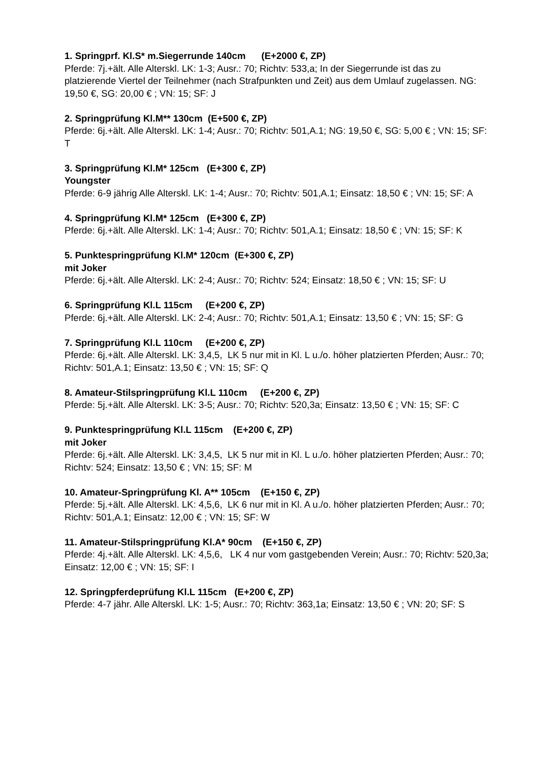1. Springprf. Kl.S* m.Siegerrunde 140cm (E+2000 €, ZP)
Pferde: 7j.+ält. Alle Alterskl. LK: 1-3; Ausr.: 70; Richtv: 533,a; In der Siegerrunde ist das zu platzierende Viertel der Teilnehmer (nach Strafpunkten und Zeit) aus dem Umlauf zugelassen. NG: 19,50 €, SG: 20,00 € ; VN: 15; SF: J
2. Springprüfung Kl.M** 130cm (E+500 €, ZP)
Pferde: 6j.+ält. Alle Alterskl. LK: 1-4; Ausr.: 70; Richtv: 501,A.1; NG: 19,50 €, SG: 5,00 € ; VN: 15; SF: T
3. Springprüfung Kl.M* 125cm (E+300 €, ZP)
Youngster
Pferde: 6-9 jährig Alle Alterskl. LK: 1-4; Ausr.: 70; Richtv: 501,A.1; Einsatz: 18,50 € ; VN: 15; SF: A
4. Springprüfung Kl.M* 125cm (E+300 €, ZP)
Pferde: 6j.+ält. Alle Alterskl. LK: 1-4; Ausr.: 70; Richtv: 501,A.1; Einsatz: 18,50 € ; VN: 15; SF: K
5. Punktespringprüfung Kl.M* 120cm (E+300 €, ZP)
mit Joker
Pferde: 6j.+ält. Alle Alterskl. LK: 2-4; Ausr.: 70; Richtv: 524; Einsatz: 18,50 € ; VN: 15; SF: U
6. Springprüfung Kl.L 115cm (E+200 €, ZP)
Pferde: 6j.+ält. Alle Alterskl. LK: 2-4; Ausr.: 70; Richtv: 501,A.1; Einsatz: 13,50 € ; VN: 15; SF: G
7. Springprüfung Kl.L 110cm (E+200 €, ZP)
Pferde: 6j.+ält. Alle Alterskl. LK: 3,4,5, LK 5 nur mit in Kl. L u./o. höher platzierten Pferden; Ausr.: 70; Richtv: 501,A.1; Einsatz: 13,50 € ; VN: 15; SF: Q
8. Amateur-Stilspringprüfung Kl.L 110cm (E+200 €, ZP)
Pferde: 5j.+ält. Alle Alterskl. LK: 3-5; Ausr.: 70; Richtv: 520,3a; Einsatz: 13,50 € ; VN: 15; SF: C
9. Punktespringprüfung Kl.L 115cm (E+200 €, ZP)
mit Joker
Pferde: 6j.+ält. Alle Alterskl. LK: 3,4,5, LK 5 nur mit in Kl. L u./o. höher platzierten Pferden; Ausr.: 70; Richtv: 524; Einsatz: 13,50 € ; VN: 15; SF: M
10. Amateur-Springprüfung Kl. A** 105cm (E+150 €, ZP)
Pferde: 5j.+ält. Alle Alterskl. LK: 4,5,6, LK 6 nur mit in Kl. A u./o. höher platzierten Pferden; Ausr.: 70; Richtv: 501,A.1; Einsatz: 12,00 € ; VN: 15; SF: W
11. Amateur-Stilspringprüfung Kl.A* 90cm (E+150 €, ZP)
Pferde: 4j.+ält. Alle Alterskl. LK: 4,5,6, LK 4 nur vom gastgebenden Verein; Ausr.: 70; Richtv: 520,3a; Einsatz: 12,00 € ; VN: 15; SF: I
12. Springpferdeprüfung Kl.L 115cm (E+200 €, ZP)
Pferde: 4-7 jähr. Alle Alterskl. LK: 1-5; Ausr.: 70; Richtv: 363,1a; Einsatz: 13,50 € ; VN: 20; SF: S